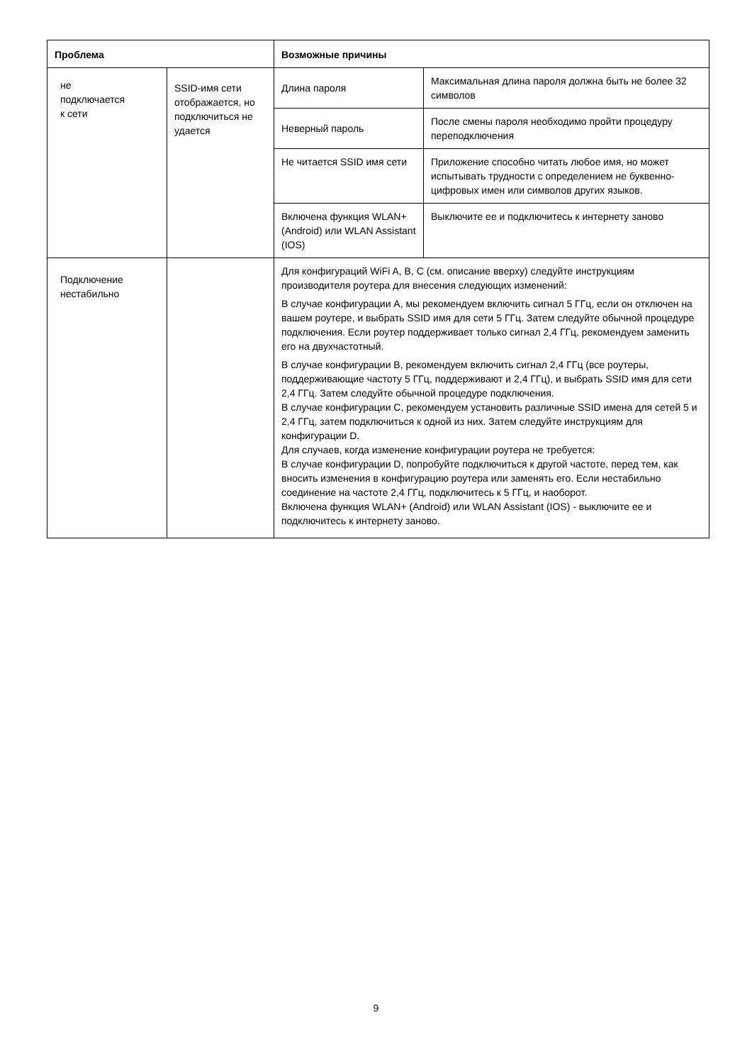| Проблема | | Возможные причины | |
| --- | --- | --- | --- |
| не подключается к сети | SSID-имя сети отображается, но подключиться не удается | Длина пароля | Максимальная длина пароля должна быть не более 32 символов |
| | | Неверный пароль | После смены пароля необходимо пройти процедуру переподключения |
| | | Не читается SSID имя сети | Приложение способно читать любое имя, но может испытывать трудности с определением не буквенно-цифровых имен или символов других языков. |
| | | Включена функция WLAN+ (Android) или WLAN Assistant (IOS) | Выключите ее и подключитесь к интернету заново |
| Подключение нестабильно | | Для конфигураций WiFi A, B, C (см. описание вверху) следуйте инструкциям производителя роутера для внесения следующих изменений: В случае конфигурации A, мы рекомендуем включить сигнал 5 ГГц, если он отключен на вашем роутере, и выбрать SSID имя для сети 5 ГГц. Затем следуйте обычной процедуре подключения. Если роутер поддерживает только сигнал 2,4 ГГц, рекомендуем заменить его на двухчастотный. В случае конфигурации B, рекомендуем включить сигнал 2,4 ГГц (все роутеры, поддерживающие частоту 5 ГГц, поддерживают и 2,4 ГГц), и выбрать SSID имя для сети 2,4 ГГц. Затем следуйте обычной процедуре подключения. В случае конфигурации C, рекомендуем установить различные SSID имена для сетей 5 и 2,4 ГГц, затем подключиться к одной из них. Затем следуйте инструкциям для конфигурации D. Для случаев, когда изменение конфигурации роутера не требуется: В случае конфигурации D, попробуйте подключиться к другой частоте, перед тем, как вносить изменения в конфигурацию роутера или заменять его. Если нестабильно соединение на частоте 2,4 ГГц, подключитесь к 5 ГГц, и наоборот. Включена функция WLAN+ (Android) или WLAN Assistant (IOS) - выключите ее и подключитесь к интернету заново. | |
9